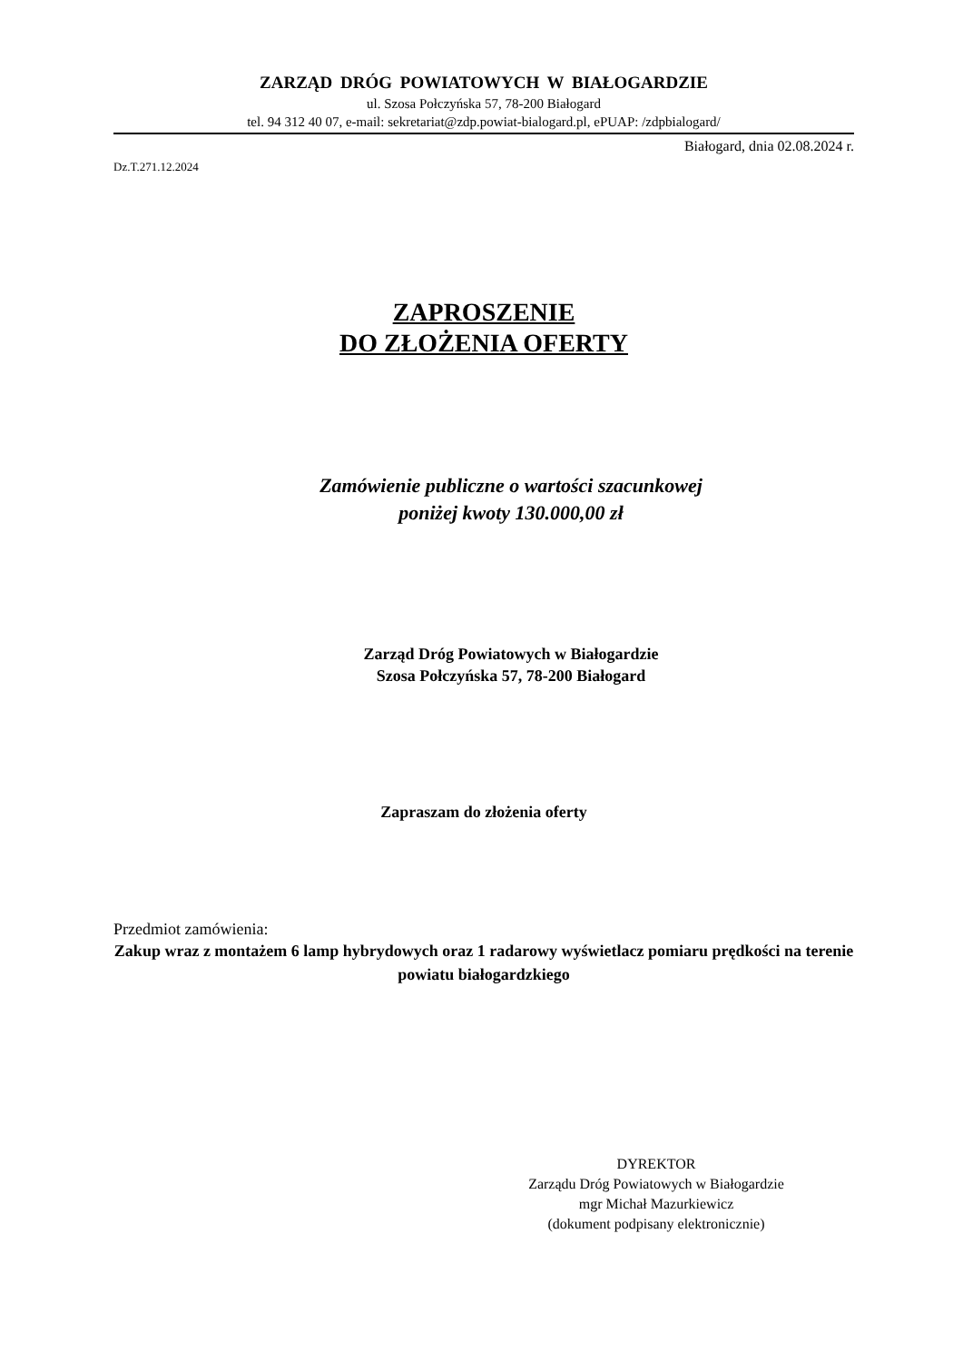ZARZĄD DRÓG POWIATOWYCH W BIAŁOGARDZIE
ul. Szosa Połczyńska 57, 78-200 Białogard
tel. 94 312 40 07, e-mail: sekretariat@zdp.powiat-bialogard.pl, ePUAP: /zdpbialogard/
Białogard, dnia 02.08.2024 r.
Dz.T.271.12.2024
ZAPROSZENIE
DO ZŁOŻENIA OFERTY
Zamówienie publiczne o wartości szacunkowej
poniżej kwoty 130.000,00 zł
Zarząd Dróg Powiatowych w Białogardzie
Szosa Połczyńska 57, 78-200 Białogard
Zapraszam do złożenia oferty
Przedmiot zamówienia:
Zakup wraz z montażem 6 lamp hybrydowych oraz 1 radarowy wyświetlacz pomiaru prędkości na terenie powiatu białogardzkiego
DYREKTOR
Zarządu Dróg Powiatowych w Białogardzie
mgr Michał Mazurkiewicz
(dokument podpisany elektronicznie)